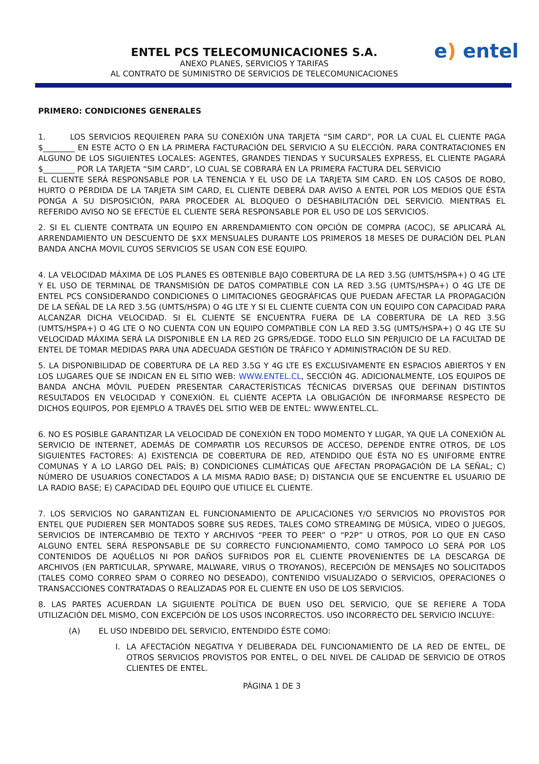e) entel
ENTEL PCS TELECOMUNICACIONES S.A.
ANEXO PLANES, SERVICIOS Y TARIFAS
AL CONTRATO DE SUMINISTRO DE SERVICIOS DE TELECOMUNICACIONES
PRIMERO: CONDICIONES GENERALES
1. LOS SERVICIOS REQUIEREN PARA SU CONEXIÓN UNA TARJETA “SIM CARD”, POR LA CUAL EL CLIENTE PAGA $________ EN ESTE ACTO O EN LA PRIMERA FACTURACIÓN DEL SERVICIO A SU ELECCIÓN. PARA CONTRATACIONES EN ALGUNO DE LOS SIGUIENTES LOCALES: AGENTES, GRANDES TIENDAS Y SUCURSALES EXPRESS, EL CLIENTE PAGARÁ $________ POR LA TARJETA “SIM CARD”, LO CUAL SE COBRARÁ EN LA PRIMERA FACTURA DEL SERVICIO
EL CLIENTE SERÁ RESPONSABLE POR LA TENENCIA Y EL USO DE LA TARJETA SIM CARD. EN LOS CASOS DE ROBO, HURTO O PÉRDIDA DE LA TARJETA SIM CARD, EL CLIENTE DEBERÁ DAR AVISO A ENTEL POR LOS MEDIOS QUE ÉSTA PONGA A SU DISPOSICIÓN, PARA PROCEDER AL BLOQUEO O DESHABILITACIÓN DEL SERVICIO. MIENTRAS EL REFERIDO AVISO NO SE EFECTÚE EL CLIENTE SERÁ RESPONSABLE POR EL USO DE LOS SERVICIOS.
2. SI EL CLIENTE CONTRATA UN EQUIPO EN ARRENDAMIENTO CON OPCIÓN DE COMPRA (ACOC), SE APLICARÁ AL ARRENDAMIENTO UN DESCUENTO DE $XX MENSUALES DURANTE LOS PRIMEROS 18 MESES DE DURACIÓN DEL PLAN BANDA ANCHA MOVIL CUYOS SERVICIOS SE USAN CON ESE EQUIPO.
4. LA VELOCIDAD MÁXIMA DE LOS PLANES ES OBTENIBLE BAJO COBERTURA DE LA RED 3.5G (UMTS/HSPA+) O 4G LTE Y EL USO DE TERMINAL DE TRANSMISIÓN DE DATOS COMPATIBLE CON LA RED 3.5G (UMTS/HSPA+) O 4G LTE DE ENTEL PCS CONSIDERANDO CONDICIONES O LIMITACIONES GEOGRÁFICAS QUE PUEDAN AFECTAR LA PROPAGACIÓN DE LA SEÑAL DE LA RED 3.5G (UMTS/HSPA) O 4G LTE Y SI EL CLIENTE CUENTA CON UN EQUIPO CON CAPACIDAD PARA ALCANZAR DICHA VELOCIDAD. SI EL CLIENTE SE ENCUENTRA FUERA DE LA COBERTURA DE LA RED 3.5G (UMTS/HSPA+) O 4G LTE O NO CUENTA CON UN EQUIPO COMPATIBLE CON LA RED 3.5G (UMTS/HSPA+) O 4G LTE SU VELOCIDAD MÁXIMA SERÁ LA DISPONIBLE EN LA RED 2G GPRS/EDGE. TODO ELLO SIN PERJUICIO DE LA FACULTAD DE ENTEL DE TOMAR MEDIDAS PARA UNA ADECUADA GESTIÓN DE TRÁFICO Y ADMINISTRACIÓN DE SU RED.
5. LA DISPONIBILIDAD DE COBERTURA DE LA RED 3.5G Y 4G LTE ES EXCLUSIVAMENTE EN ESPACIOS ABIERTOS Y EN LOS LUGARES QUE SE INDICAN EN EL SITIO WEB: WWW.ENTEL.CL, SECCIÓN 4G. ADICIONALMENTE, LOS EQUIPOS DE BANDA ANCHA MÓVIL PUEDEN PRESENTAR CARACTERÍSTICAS TÉCNICAS DIVERSAS QUE DEFINAN DISTINTOS RESULTADOS EN VELOCIDAD Y CONEXIÓN. EL CLIENTE ACEPTA LA OBLIGACIÓN DE INFORMARSE RESPECTO DE DICHOS EQUIPOS, POR EJEMPLO A TRAVÉS DEL SITIO WEB DE ENTEL: WWW.ENTEL.CL.
6. NO ES POSIBLE GARANTIZAR LA VELOCIDAD DE CONEXIÓN EN TODO MOMENTO Y LUGAR, YA QUE LA CONEXIÓN AL SERVICIO DE INTERNET, ADEMÁS DE COMPARTIR LOS RECURSOS DE ACCESO, DEPENDE ENTRE OTROS, DE LOS SIGUIENTES FACTORES: A) EXISTENCIA DE COBERTURA DE RED, ATENDIDO QUE ÉSTA NO ES UNIFORME ENTRE COMUNAS Y A LO LARGO DEL PAÍS; B) CONDICIONES CLIMÁTICAS QUE AFECTAN PROPAGACIÓN DE LA SEÑAL; C) NÚMERO DE USUARIOS CONECTADOS A LA MISMA RADIO BASE; D) DISTANCIA QUE SE ENCUENTRE EL USUARIO DE LA RADIO BASE; E) CAPACIDAD DEL EQUIPO QUE UTILICE EL CLIENTE.
7. LOS SERVICIOS NO GARANTIZAN EL FUNCIONAMIENTO DE APLICACIONES Y/O SERVICIOS NO PROVISTOS POR ENTEL QUE PUDIEREN SER MONTADOS SOBRE SUS REDES, TALES COMO STREAMING DE MÚSICA, VIDEO O JUEGOS, SERVICIOS DE INTERCAMBIO DE TEXTO Y ARCHIVOS “PEER TO PEER” O “P2P” U OTROS, POR LO QUE EN CASO ALGUNO ENTEL SERÁ RESPONSABLE DE SU CORRECTO FUNCIONAMIENTO, COMO TAMPOCO LO SERÁ POR LOS CONTENIDOS DE AQUÉLLOS NI POR DAÑOS SUFRIDOS POR EL CLIENTE PROVENIENTES DE LA DESCARGA DE ARCHIVOS (EN PARTICULAR, SPYWARE, MALWARE, VIRUS O TROYANOS), RECEPCIÓN DE MENSAJES NO SOLICITADOS (TALES COMO CORREO SPAM O CORREO NO DESEADO), CONTENIDO VISUALIZADO O SERVICIOS, OPERACIONES O TRANSACCIONES CONTRATADAS O REALIZADAS POR EL CLIENTE EN USO DE LOS SERVICIOS.
8. LAS PARTES ACUERDAN LA SIGUIENTE POLÍTICA DE BUEN USO DEL SERVICIO, QUE SE REFIERE A TODA UTILIZACIÓN DEL MISMO, CON EXCEPCIÓN DE LOS USOS INCORRECTOS. USO INCORRECTO DEL SERVICIO INCLUYE:
(A) EL USO INDEBIDO DEL SERVICIO, ENTENDIDO ÉSTE COMO:
I. LA AFECTACIÓN NEGATIVA Y DELIBERADA DEL FUNCIONAMIENTO DE LA RED DE ENTEL, DE OTROS SERVICIOS PROVISTOS POR ENTEL, O DEL NIVEL DE CALIDAD DE SERVICIO DE OTROS CLIENTES DE ENTEL.
PÁGINA 1 DE 3